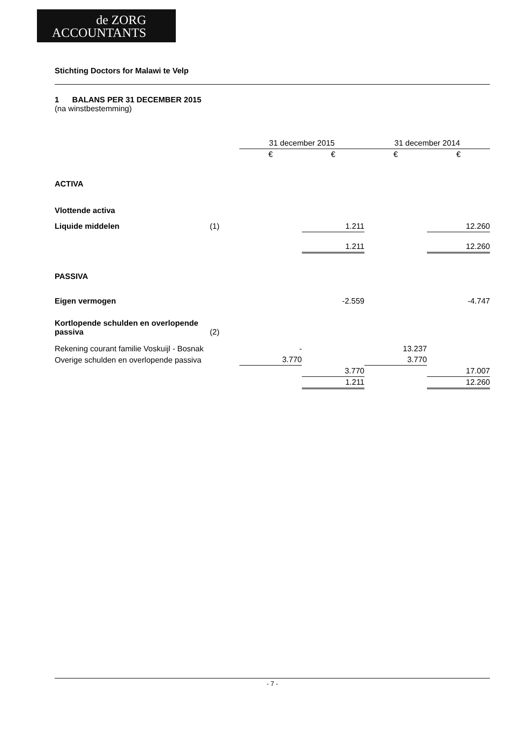de ZORG
ACCOUNTANTS
Stichting Doctors for Malawi te Velp
1 BALANS PER 31 DECEMBER 2015
(na winstbestemming)
| | | 31 december 2015 | | 31 december 2014 | |
| --- | --- | --- | --- | --- | --- |
| | | € | € | € | € |
| ACTIVA | | | | | |
| Vlottende activa | | | | | |
| Liquide middelen | (1) | | 1.211 | | 12.260 |
| | | | 1.211 | | 12.260 |
| PASSIVA | | | | | |
| Eigen vermogen | | | -2.559 | | -4.747 |
| Kortlopende schulden en overlopende passiva | (2) | | | | |
| Rekening courant familie Voskuijl - Bosnak | | - | | 13.237 | |
| Overige schulden en overlopende passiva | | 3.770 | | 3.770 | |
| | | | 3.770 | | 17.007 |
| | | | 1.211 | | 12.260 |
- 7 -